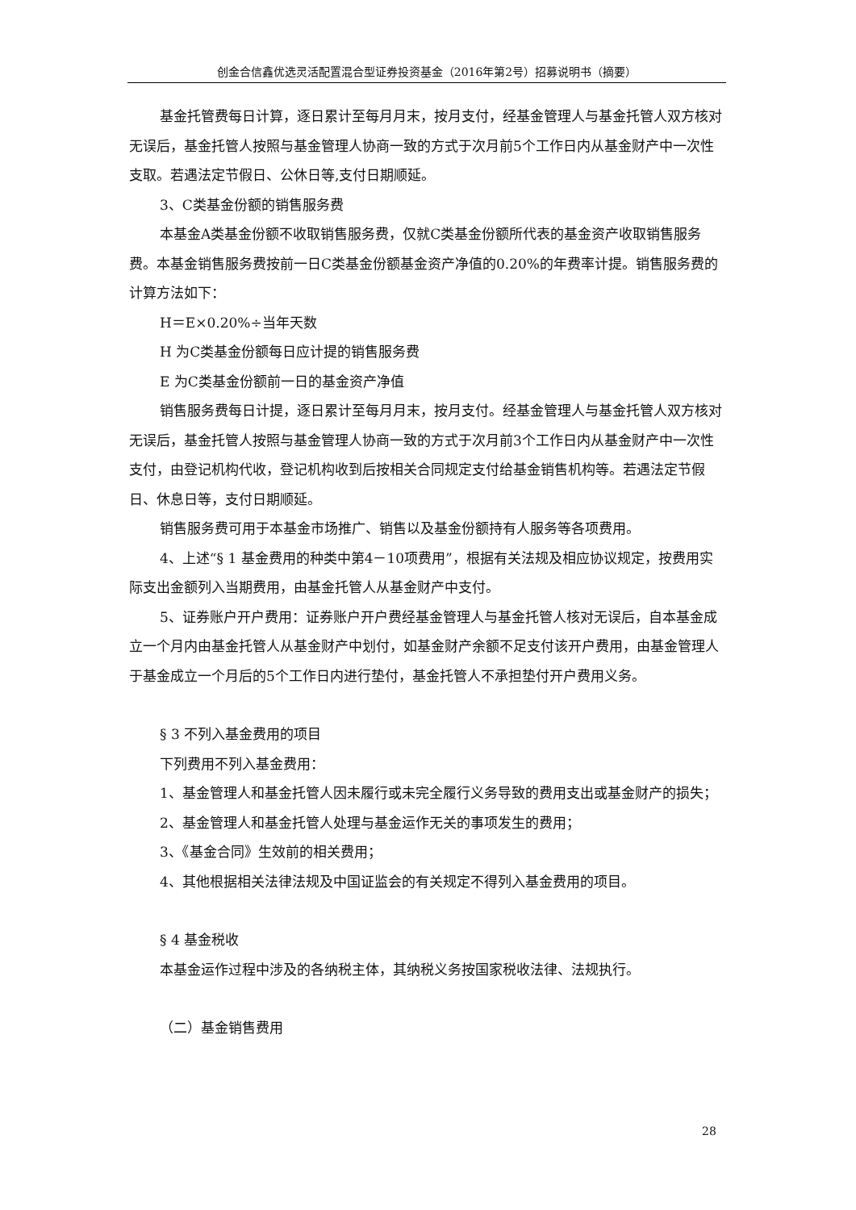创金合信鑫优选灵活配置混合型证券投资基金（2016年第2号）招募说明书（摘要）
基金托管费每日计算，逐日累计至每月月末，按月支付，经基金管理人与基金托管人双方核对无误后，基金托管人按照与基金管理人协商一致的方式于次月前5个工作日内从基金财产中一次性支取。若遇法定节假日、公休日等,支付日期顺延。
3、C类基金份额的销售服务费
本基金A类基金份额不收取销售服务费，仅就C类基金份额所代表的基金资产收取销售服务费。本基金销售服务费按前一日C类基金份额基金资产净值的0.20%的年费率计提。销售服务费的计算方法如下：
H＝E×0.20%÷当年天数
H 为C类基金份额每日应计提的销售服务费
E 为C类基金份额前一日的基金资产净值
销售服务费每日计提，逐日累计至每月月末，按月支付。经基金管理人与基金托管人双方核对无误后，基金托管人按照与基金管理人协商一致的方式于次月前3个工作日内从基金财产中一次性支付，由登记机构代收，登记机构收到后按相关合同规定支付给基金销售机构等。若遇法定节假日、休息日等，支付日期顺延。
销售服务费可用于本基金市场推广、销售以及基金份额持有人服务等各项费用。
4、上述“§ 1 基金费用的种类中第4－10项费用”，根据有关法规及相应协议规定，按费用实际支出金额列入当期费用，由基金托管人从基金财产中支付。
5、证券账户开户费用：证券账户开户费经基金管理人与基金托管人核对无误后，自本基金成立一个月内由基金托管人从基金财产中划付，如基金财产余额不足支付该开户费用，由基金管理人于基金成立一个月后的5个工作日内进行垫付，基金托管人不承担垫付开户费用义务。
§ 3 不列入基金费用的项目
下列费用不列入基金费用：
1、基金管理人和基金托管人因未履行或未完全履行义务导致的费用支出或基金财产的损失；
2、基金管理人和基金托管人处理与基金运作无关的事项发生的费用；
3、《基金合同》生效前的相关费用；
4、其他根据相关法律法规及中国证监会的有关规定不得列入基金费用的项目。
§ 4 基金税收
本基金运作过程中涉及的各纳税主体，其纳税义务按国家税收法律、法规执行。
（二）基金销售费用
28